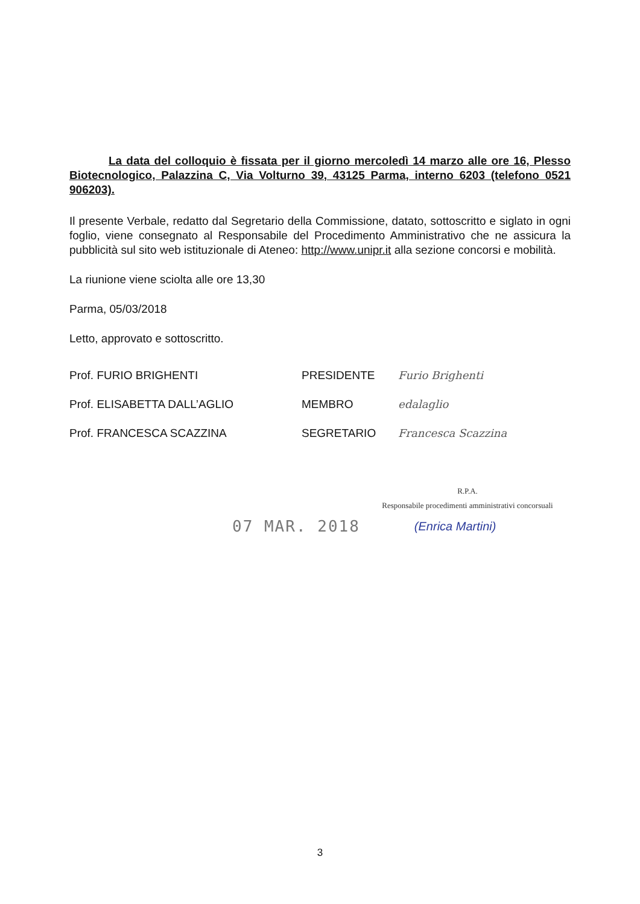La data del colloquio è fissata per il giorno mercoledì 14 marzo alle ore 16, Plesso Biotecnologico, Palazzina C, Via Volturno 39, 43125 Parma, interno 6203 (telefono 0521 906203).
Il presente Verbale, redatto dal Segretario della Commissione, datato, sottoscritto e siglato in ogni foglio, viene consegnato al Responsabile del Procedimento Amministrativo che ne assicura la pubblicità sul sito web istituzionale di Ateneo: http://www.unipr.it alla sezione concorsi e mobilità.
La riunione viene sciolta alle ore 13,30
Parma, 05/03/2018
Letto, approvato e sottoscritto.
| Prof. FURIO BRIGHENTI | PRESIDENTE | Furio Brighenti |
| Prof. ELISABETTA DALL’AGLIO | MEMBRO | edalaglio |
| Prof. FRANCESCA SCAZZINA | SEGRETARIO | Francesca Scazzina |
R.P.A.
Responsabile procedimenti amministrativi concorsuali
07 MAR. 2018 (Enrica Martini)
3